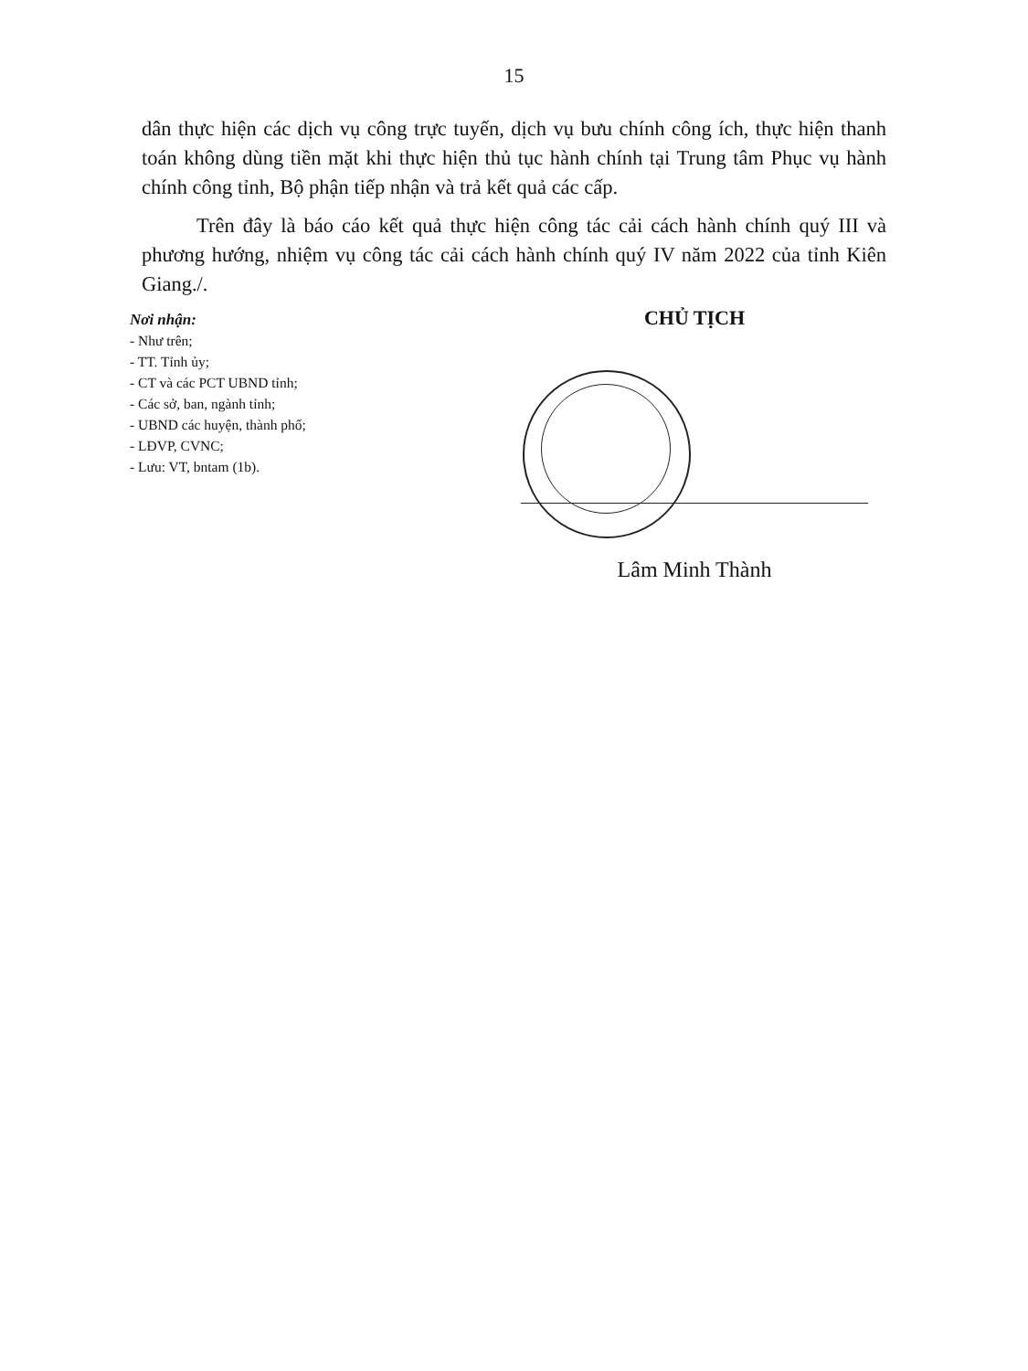15
dân thực hiện các dịch vụ công trực tuyến, dịch vụ bưu chính công ích, thực hiện thanh toán không dùng tiền mặt khi thực hiện thủ tục hành chính tại Trung tâm Phục vụ hành chính công tỉnh, Bộ phận tiếp nhận và trả kết quả các cấp.
Trên đây là báo cáo kết quả thực hiện công tác cải cách hành chính quý III và phương hướng, nhiệm vụ công tác cải cách hành chính quý IV năm 2022 của tỉnh Kiên Giang./.
Nơi nhận:
- Như trên;
- TT. Tỉnh ủy;
- CT và các PCT UBND tỉnh;
- Các sở, ban, ngành tỉnh;
- UBND các huyện, thành phố;
- LĐVP, CVNC;
- Lưu: VT, bntam (1b).
CHỦ TỊCH
Lâm Minh Thành